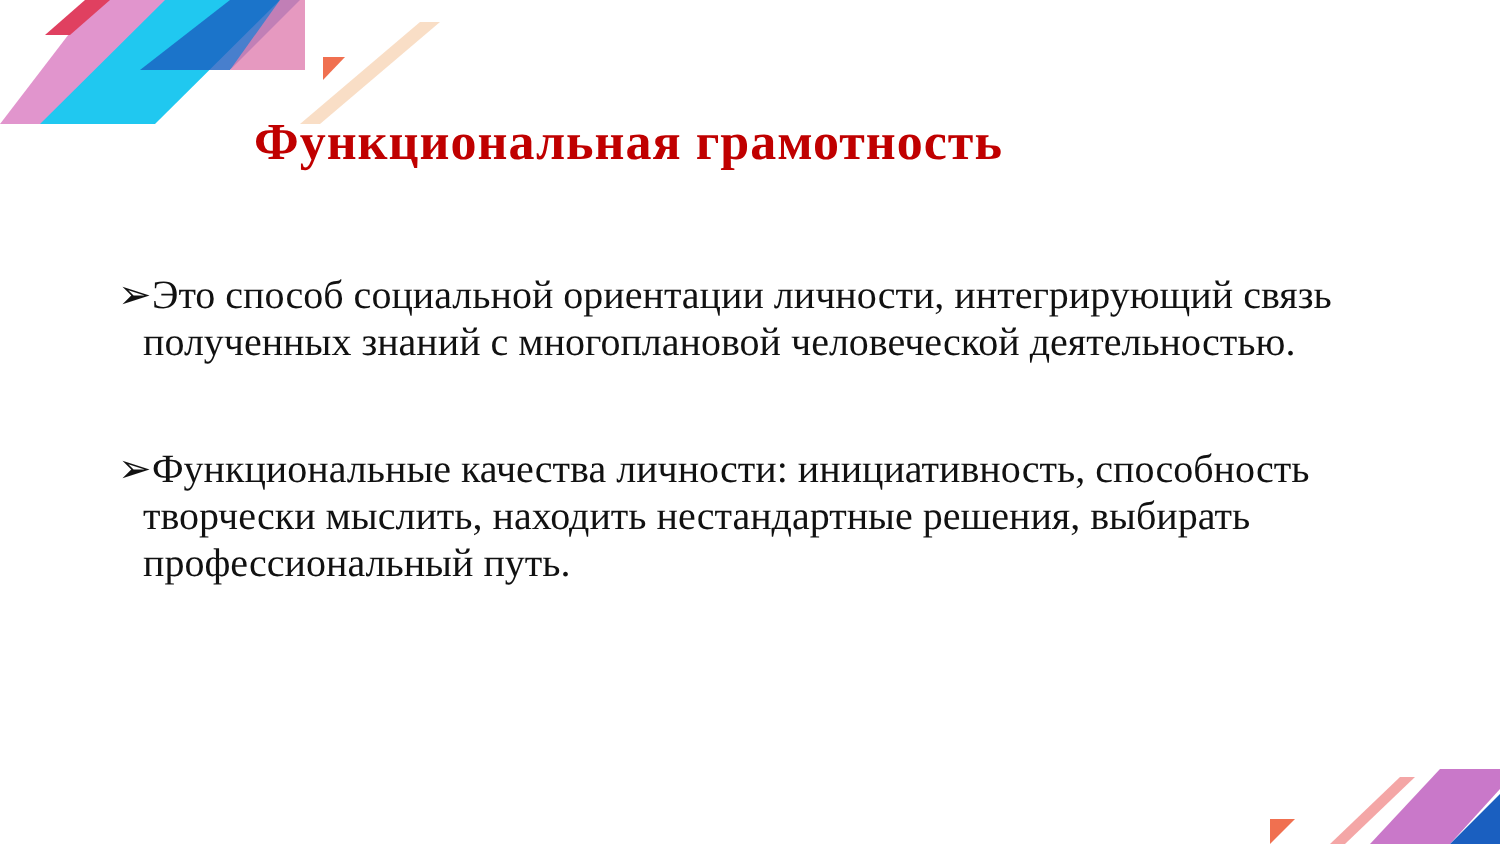Функциональная грамотность
➢Это способ социальной ориентации личности, интегрирующий связь полученных знаний с многоплановой человеческой деятельностью.
➢Функциональные качества личности: инициативность, способность творчески мыслить, находить нестандартные решения, выбирать профессиональный путь.